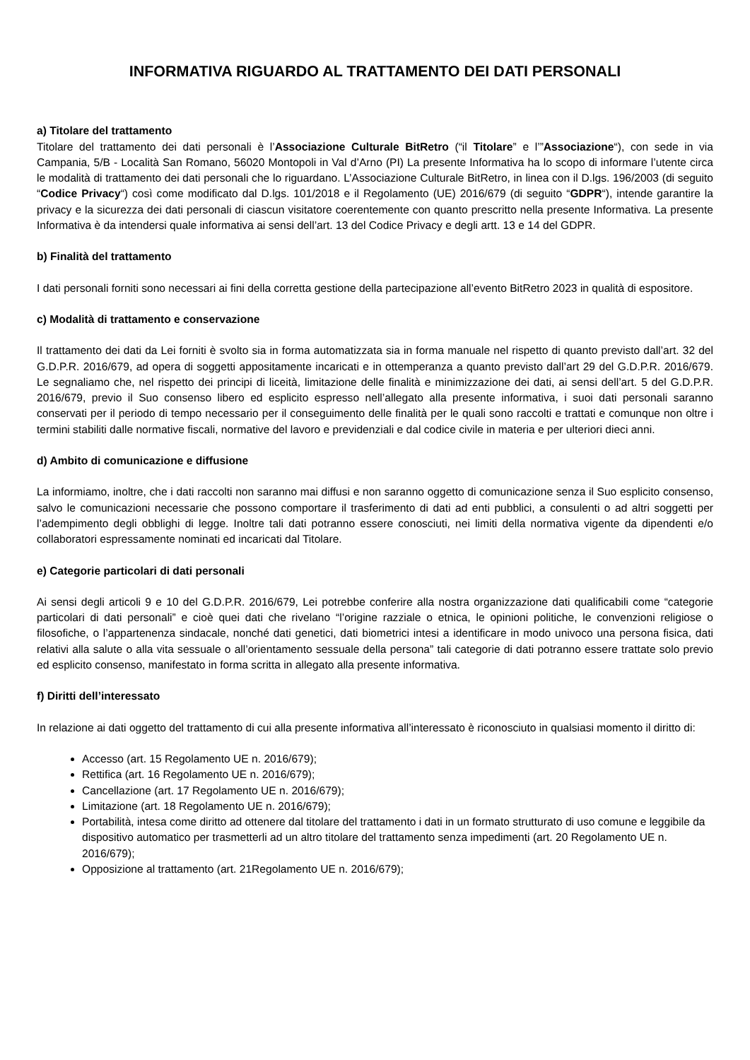INFORMATIVA RIGUARDO AL TRATTAMENTO DEI DATI PERSONALI
a) Titolare del trattamento
Titolare del trattamento dei dati personali è l’Associazione Culturale BitRetro (“il Titolare” e l’”Associazione“), con sede in via Campania, 5/B - Località San Romano, 56020 Montopoli in Val d’Arno (PI) La presente Informativa ha lo scopo di informare l’utente circa le modalità di trattamento dei dati personali che lo riguardano. L’Associazione Culturale BitRetro, in linea con il D.lgs. 196/2003 (di seguito “Codice Privacy“) così come modificato dal D.lgs. 101/2018 e il Regolamento (UE) 2016/679 (di seguito “GDPR“), intende garantire la privacy e la sicurezza dei dati personali di ciascun visitatore coerentemente con quanto prescritto nella presente Informativa. La presente Informativa è da intendersi quale informativa ai sensi dell’art. 13 del Codice Privacy e degli artt. 13 e 14 del GDPR.
b) Finalità del trattamento
I dati personali forniti sono necessari ai fini della corretta gestione della partecipazione all’evento BitRetro 2023 in qualità di espositore.
c) Modalità di trattamento e conservazione
Il trattamento dei dati da Lei forniti è svolto sia in forma automatizzata sia in forma manuale nel rispetto di quanto previsto dall’art. 32 del G.D.P.R. 2016/679, ad opera di soggetti appositamente incaricati e in ottemperanza a quanto previsto dall’art 29 del G.D.P.R. 2016/679. Le segnaliamo che, nel rispetto dei principi di liceità, limitazione delle finalità e minimizzazione dei dati, ai sensi dell’art. 5 del G.D.P.R. 2016/679, previo il Suo consenso libero ed esplicito espresso nell’allegato alla presente informativa, i suoi dati personali saranno conservati per il periodo di tempo necessario per il conseguimento delle finalità per le quali sono raccolti e trattati e comunque non oltre i termini stabiliti dalle normative fiscali, normative del lavoro e previdenziali e dal codice civile in materia e per ulteriori dieci anni.
d) Ambito di comunicazione e diffusione
La informiamo, inoltre, che i dati raccolti non saranno mai diffusi e non saranno oggetto di comunicazione senza il Suo esplicito consenso, salvo le comunicazioni necessarie che possono comportare il trasferimento di dati ad enti pubblici, a consulenti o ad altri soggetti per l’adempimento degli obblighi di legge. Inoltre tali dati potranno essere conosciuti, nei limiti della normativa vigente da dipendenti e/o collaboratori espressamente nominati ed incaricati dal Titolare.
e) Categorie particolari di dati personali
Ai sensi degli articoli 9 e 10 del G.D.P.R. 2016/679, Lei potrebbe conferire alla nostra organizzazione dati qualificabili come “categorie particolari di dati personali” e cioè quei dati che rivelano “l’origine razziale o etnica, le opinioni politiche, le convenzioni religiose o filosofiche, o l’appartenenza sindacale, nonché dati genetici, dati biometrici intesi a identificare in modo univoco una persona fisica, dati relativi alla salute o alla vita sessuale o all’orientamento sessuale della persona” tali categorie di dati potranno essere trattate solo previo ed esplicito consenso, manifestato in forma scritta in allegato alla presente informativa.
f) Diritti dell’interessato
In relazione ai dati oggetto del trattamento di cui alla presente informativa all’interessato è riconosciuto in qualsiasi momento il diritto di:
Accesso (art. 15 Regolamento UE n. 2016/679);
Rettifica (art. 16 Regolamento UE n. 2016/679);
Cancellazione (art. 17 Regolamento UE n. 2016/679);
Limitazione (art. 18 Regolamento UE n. 2016/679);
Portabilità, intesa come diritto ad ottenere dal titolare del trattamento i dati in un formato strutturato di uso comune e leggibile da dispositivo automatico per trasmetterli ad un altro titolare del trattamento senza impedimenti (art. 20 Regolamento UE n. 2016/679);
Opposizione al trattamento (art. 21Regolamento UE n. 2016/679);